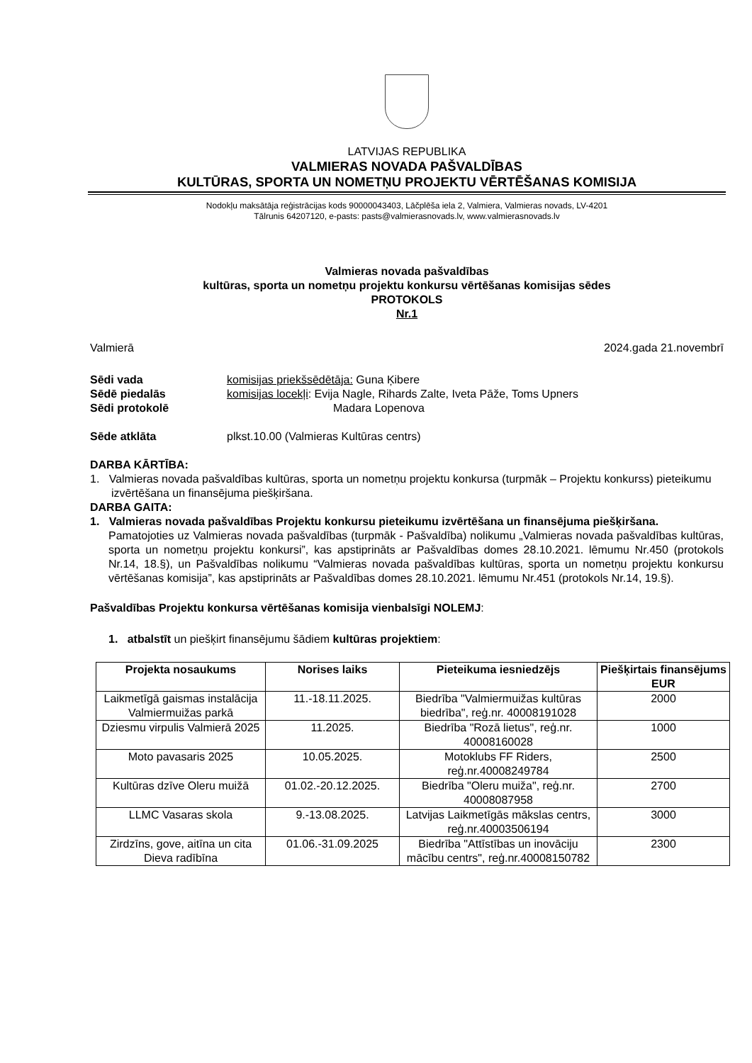LATVIJAS REPUBLIKA
VALMIERAS NOVADA PAŠVALDĪBAS
KULTŪRAS, SPORTA UN NOMETŅU PROJEKTU VĒRTĒŠANAS KOMISIJA
Nodokļu maksātāja reģistrācijas kods 90000043403, Lāčplēša iela 2, Valmiera, Valmieras novads, LV-4201
Tālrunis 64207120, e-pasts: pasts@valmierasnovads.lv, www.valmierasnovads.lv
Valmieras novada pašvaldības
kultūras, sporta un nometņu projektu konkursu vērtēšanas komisijas sēdes
PROTOKOLS
Nr.1
Valmierā 2024.gada 21.novembrī
Sēdi vada komisijas priekšsēdētāja: Guna Ķibere
Sēdē piedalās komisijas locekļi: Evija Nagle, Rihards Zalte, Iveta Pāže, Toms Upners
Sēdi protokolē Madara Lopenova
Sēde atklāta plkst.10.00 (Valmieras Kultūras centrs)
DARBA KĀRTĪBA:
1. Valmieras novada pašvaldības kultūras, sporta un nometņu projektu konkursa (turpmāk – Projektu konkurss) pieteikumu izvērtēšana un finansējuma piešķiršana.
DARBA GAITA:
1. Valmieras novada pašvaldības Projektu konkursu pieteikumu izvērtēšana un finansējuma piešķiršana.
Pamatojoties uz Valmieras novada pašvaldības (turpmāk - Pašvaldība) nolikumu „Valmieras novada pašvaldības kultūras, sporta un nometņu projektu konkursi”, kas apstiprināts ar Pašvaldības domes 28.10.2021. lēmumu Nr.450 (protokols Nr.14, 18.§), un Pašvaldības nolikumu “Valmieras novada pašvaldības kultūras, sporta un nometņu projektu konkursu vērtēšanas komisija”, kas apstiprināts ar Pašvaldības domes 28.10.2021. lēmumu Nr.451 (protokols Nr.14, 19.§).
Pašvaldības Projektu konkursa vērtēšanas komisija vienbalsīgi NOLEMJ:
1. atbalstīt un piešķirt finansējumu šādiem kultūras projektiem:
| Projekta nosaukums | Norises laiks | Pieteikuma iesniedzējs | Piešķirtais finansējums EUR |
| --- | --- | --- | --- |
| Laikmetīgā gaismas instalācija Valmiermuižas parkā | 11.-18.11.2025. | Biedrība "Valmiermuižas kultūras biedrība", reģ.nr. 40008191028 | 2000 |
| Dziesmu virpulis Valmierā 2025 | 11.2025. | Biedrība "Rozā lietus", reģ.nr. 40008160028 | 1000 |
| Moto pavasaris 2025 | 10.05.2025. | Motoklubs FF Riders, reģ.nr.40008249784 | 2500 |
| Kultūras dzīve Oleru muižā | 01.02.-20.12.2025. | Biedrība "Oleru muiža", reģ.nr. 40008087958 | 2700 |
| LLMC Vasaras skola | 9.-13.08.2025. | Latvijas Laikmetīgās mākslas centrs, reģ.nr.40003506194 | 3000 |
| Zirdzīns, gove, aitīna un cita Dieva radībīna | 01.06.-31.09.2025 | Biedrība "Attīstības un inovāciju mācību centrs", reģ.nr.40008150782 | 2300 |